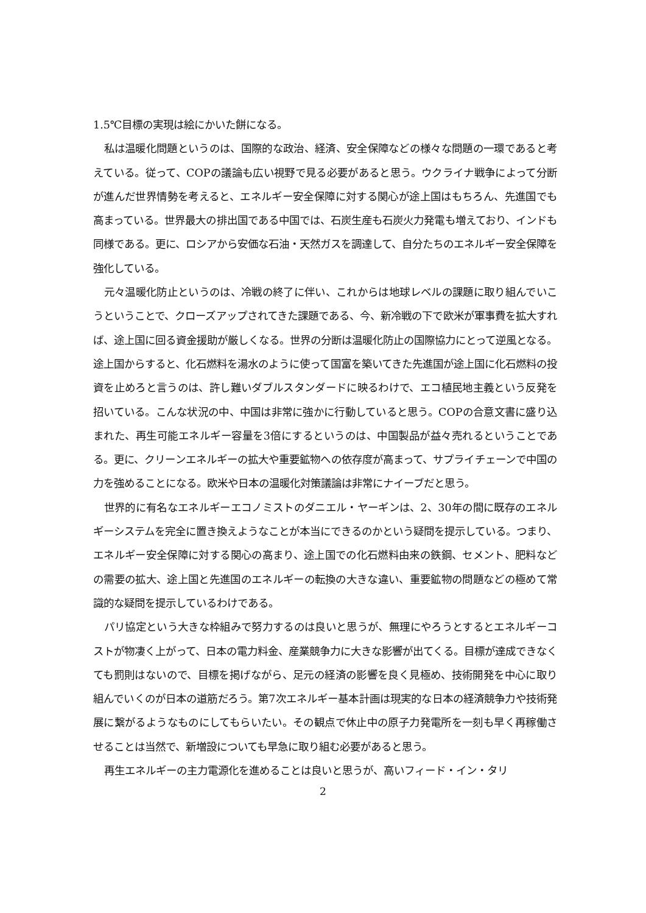1.5℃目標の実現は絵にかいた餅になる。
私は温暖化問題というのは、国際的な政治、経済、安全保障などの様々な問題の一環であると考えている。従って、COPの議論も広い視野で見る必要があると思う。ウクライナ戦争によって分断が進んだ世界情勢を考えると、エネルギー安全保障に対する関心が途上国はもちろん、先進国でも高まっている。世界最大の排出国である中国では、石炭生産も石炭火力発電も増えており、インドも同様である。更に、ロシアから安価な石油・天然ガスを調達して、自分たちのエネルギー安全保障を強化している。
元々温暖化防止というのは、冷戦の終了に伴い、これからは地球レベルの課題に取り組んでいこうということで、クローズアップされてきた課題である、今、新冷戦の下で欧米が軍事費を拡大すれば、途上国に回る資金援助が厳しくなる。世界の分断は温暖化防止の国際協力にとって逆風となる。途上国からすると、化石燃料を湯水のように使って国富を築いてきた先進国が途上国に化石燃料の投資を止めろと言うのは、許し難いダブルスタンダードに映るわけで、エコ植民地主義という反発を招いている。こんな状況の中、中国は非常に強かに行動していると思う。COPの合意文書に盛り込まれた、再生可能エネルギー容量を3倍にするというのは、中国製品が益々売れるということである。更に、クリーンエネルギーの拡大や重要鉱物への依存度が高まって、サプライチェーンで中国の力を強めることになる。欧米や日本の温暖化対策議論は非常にナイーブだと思う。
世界的に有名なエネルギーエコノミストのダニエル・ヤーギンは、2、30年の間に既存のエネルギーシステムを完全に置き換えようなことが本当にできるのかという疑問を提示している。つまり、エネルギー安全保障に対する関心の高まり、途上国での化石燃料由来の鉄鋼、セメント、肥料などの需要の拡大、途上国と先進国のエネルギーの転換の大きな違い、重要鉱物の問題などの極めて常識的な疑問を提示しているわけである。
パリ協定という大きな枠組みで努力するのは良いと思うが、無理にやろうとするとエネルギーコストが物凄く上がって、日本の電力料金、産業競争力に大きな影響が出てくる。目標が達成できなくても罰則はないので、目標を掲げながら、足元の経済の影響を良く見極め、技術開発を中心に取り組んでいくのが日本の道筋だろう。第7次エネルギー基本計画は現実的な日本の経済競争力や技術発展に繋がるようなものにしてもらいたい。その観点で休止中の原子力発電所を一刻も早く再稼働させることは当然で、新増設についても早急に取り組む必要があると思う。
再生エネルギーの主力電源化を進めることは良いと思うが、高いフィード・イン・タリ
2